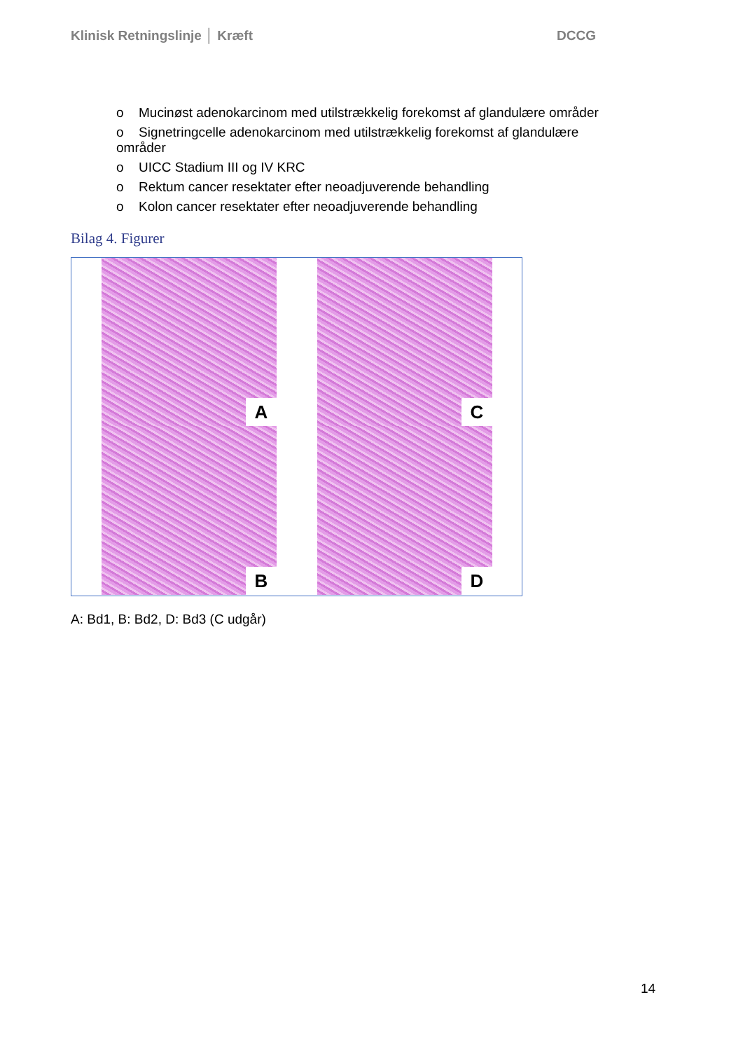Klinisk Retningslinje │ Kræft DCCG
o Mucinøst adenokarcinom med utilstrækkelig forekomst af glandulære områder
o Signetringcelle adenokarcinom med utilstrækkelig forekomst af glandulære områder
o UICC Stadium III og IV KRC
o Rektum cancer resektater efter neoadjuverende behandling
o Kolon cancer resektater efter neoadjuverende behandling
Bilag 4. Figurer
A
C
B
D
A: Bd1, B: Bd2, D: Bd3 (C udgår)
14